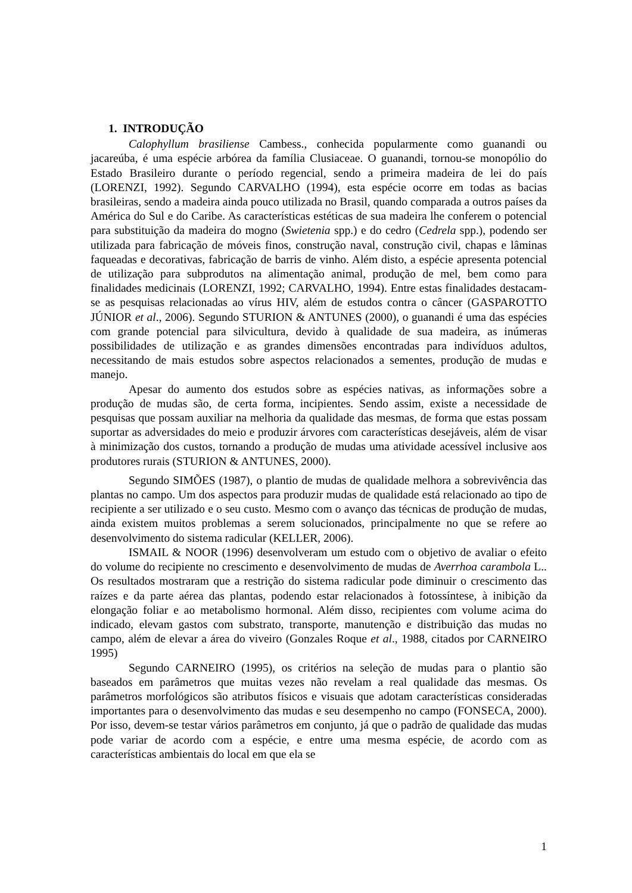1. INTRODUÇÃO
Calophyllum brasiliense Cambess., conhecida popularmente como guanandi ou jacareúba, é uma espécie arbórea da família Clusiaceae. O guanandi, tornou-se monopólio do Estado Brasileiro durante o período regencial, sendo a primeira madeira de lei do país (LORENZI, 1992). Segundo CARVALHO (1994), esta espécie ocorre em todas as bacias brasileiras, sendo a madeira ainda pouco utilizada no Brasil, quando comparada a outros países da América do Sul e do Caribe. As características estéticas de sua madeira lhe conferem o potencial para substituição da madeira do mogno (Swietenia spp.) e do cedro (Cedrela spp.), podendo ser utilizada para fabricação de móveis finos, construção naval, construção civil, chapas e lâminas faqueadas e decorativas, fabricação de barris de vinho. Além disto, a espécie apresenta potencial de utilização para subprodutos na alimentação animal, produção de mel, bem como para finalidades medicinais (LORENZI, 1992; CARVALHO, 1994). Entre estas finalidades destacam-se as pesquisas relacionadas ao vírus HIV, além de estudos contra o câncer (GASPAROTTO JÚNIOR et al., 2006). Segundo STURION & ANTUNES (2000), o guanandi é uma das espécies com grande potencial para silvicultura, devido à qualidade de sua madeira, as inúmeras possibilidades de utilização e as grandes dimensões encontradas para indivíduos adultos, necessitando de mais estudos sobre aspectos relacionados a sementes, produção de mudas e manejo.
Apesar do aumento dos estudos sobre as espécies nativas, as informações sobre a produção de mudas são, de certa forma, incipientes. Sendo assim, existe a necessidade de pesquisas que possam auxiliar na melhoria da qualidade das mesmas, de forma que estas possam suportar as adversidades do meio e produzir árvores com características desejáveis, além de visar à minimização dos custos, tornando a produção de mudas uma atividade acessível inclusive aos produtores rurais (STURION & ANTUNES, 2000).
Segundo SIMÕES (1987), o plantio de mudas de qualidade melhora a sobrevivência das plantas no campo. Um dos aspectos para produzir mudas de qualidade está relacionado ao tipo de recipiente a ser utilizado e o seu custo. Mesmo com o avanço das técnicas de produção de mudas, ainda existem muitos problemas a serem solucionados, principalmente no que se refere ao desenvolvimento do sistema radicular (KELLER, 2006).
ISMAIL & NOOR (1996) desenvolveram um estudo com o objetivo de avaliar o efeito do volume do recipiente no crescimento e desenvolvimento de mudas de Averrhoa carambola L.. Os resultados mostraram que a restrição do sistema radicular pode diminuir o crescimento das raízes e da parte aérea das plantas, podendo estar relacionados à fotossíntese, à inibição da elongação foliar e ao metabolismo hormonal. Além disso, recipientes com volume acima do indicado, elevam gastos com substrato, transporte, manutenção e distribuição das mudas no campo, além de elevar a área do viveiro (Gonzales Roque et al., 1988, citados por CARNEIRO 1995)
Segundo CARNEIRO (1995), os critérios na seleção de mudas para o plantio são baseados em parâmetros que muitas vezes não revelam a real qualidade das mesmas. Os parâmetros morfológicos são atributos físicos e visuais que adotam características consideradas importantes para o desenvolvimento das mudas e seu desempenho no campo (FONSECA, 2000). Por isso, devem-se testar vários parâmetros em conjunto, já que o padrão de qualidade das mudas pode variar de acordo com a espécie, e entre uma mesma espécie, de acordo com as características ambientais do local em que ela se
1